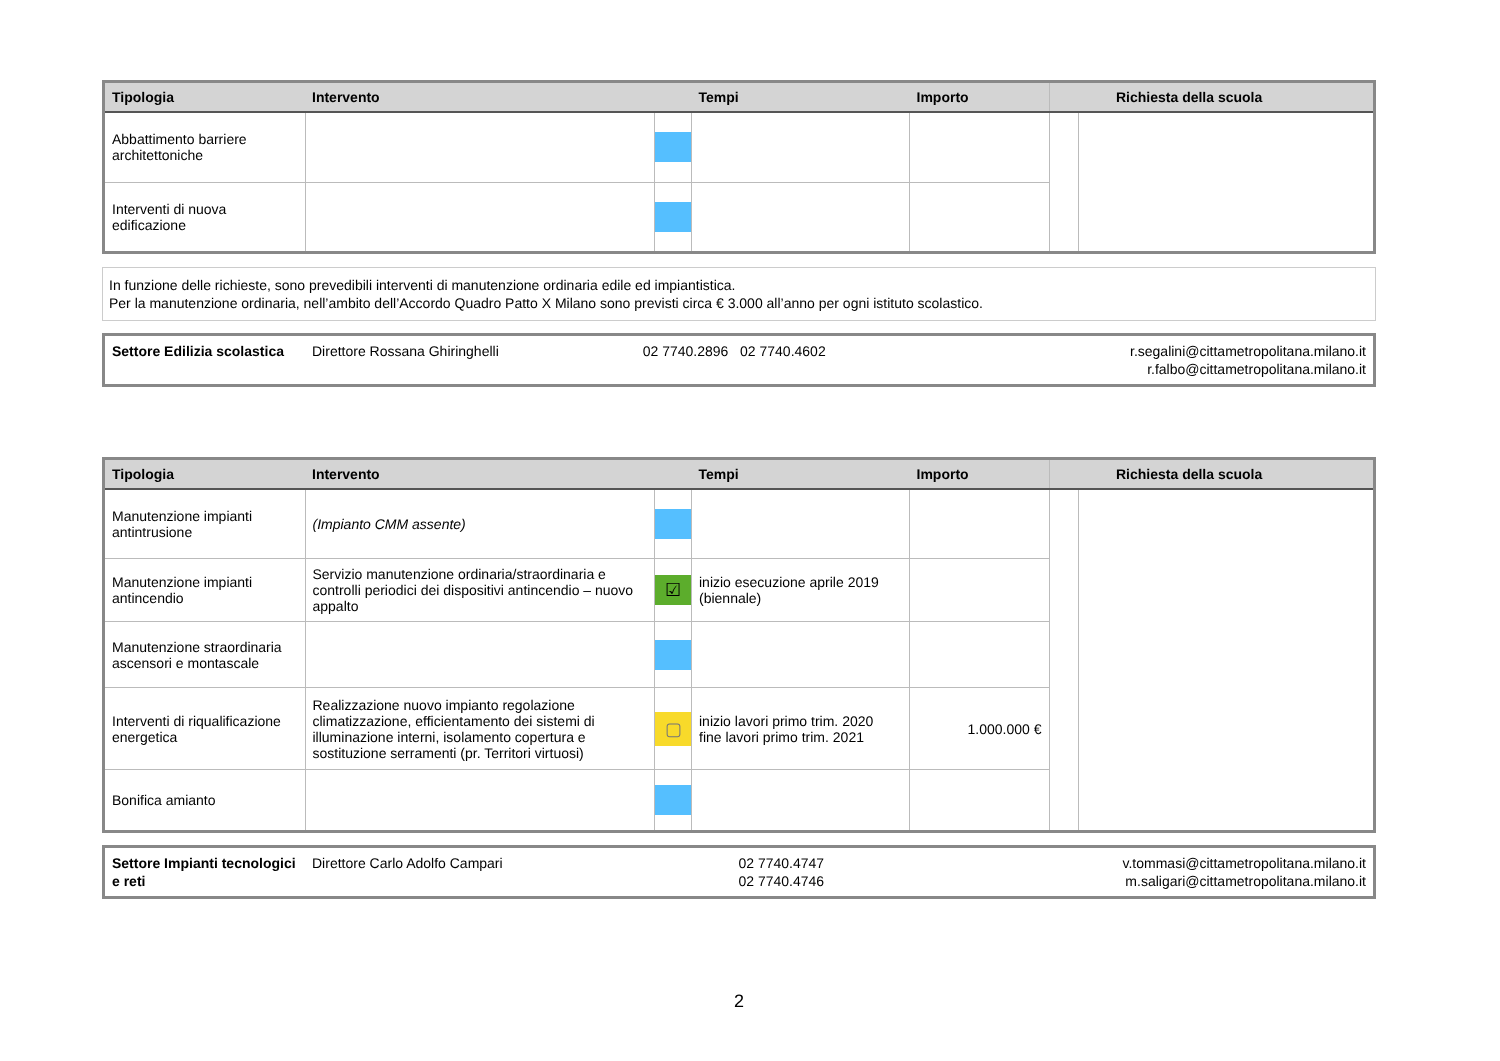| Tipologia | Intervento | | Tempi | Importo | | Richiesta della scuola |
| --- | --- | --- | --- | --- | --- | --- |
| Abbattimento barriere architettoniche | | | | | | |
| Interventi di nuova edificazione | | | | | | |
In funzione delle richieste, sono prevedibili interventi di manutenzione ordinaria edile ed impiantistica.
Per la manutenzione ordinaria, nell’ambito dell’Accordo Quadro Patto X Milano sono previsti circa € 3.000 all’anno per ogni istituto scolastico.
| Settore Edilizia scolastica | Direttore Rossana Ghiringhelli | 02 7740.2896 02 7740.4602 | r.segalini@cittametropolitana.milano.it r.falbo@cittametropolitana.milano.it |
| Tipologia | Intervento | | Tempi | Importo | | Richiesta della scuola |
| --- | --- | --- | --- | --- | --- | --- |
| Manutenzione impianti antintrusione | (Impianto CMM assente) | | | | | |
| Manutenzione impianti antincendio | Servizio manutenzione ordinaria/straordinaria e controlli periodici dei dispositivi antincendio – nuovo appalto | ☑ | inizio esecuzione aprile 2019 (biennale) | | | |
| Manutenzione straordinaria ascensori e montascale | | | | | | |
| Interventi di riqualificazione energetica | Realizzazione nuovo impianto regolazione climatizzazione, efficientamento dei sistemi di illuminazione interni, isolamento copertura e sostituzione serramenti (pr. Territori virtuosi) | ▢ | inizio lavori primo trim. 2020 fine lavori primo trim. 2021 | 1.000.000 € | | |
| Bonifica amianto | | | | | | |
| Settore Impianti tecnologici e reti | Direttore Carlo Adolfo Campari | 02 7740.4747 02 7740.4746 | v.tommasi@cittametropolitana.milano.it m.saligari@cittametropolitana.milano.it |
2